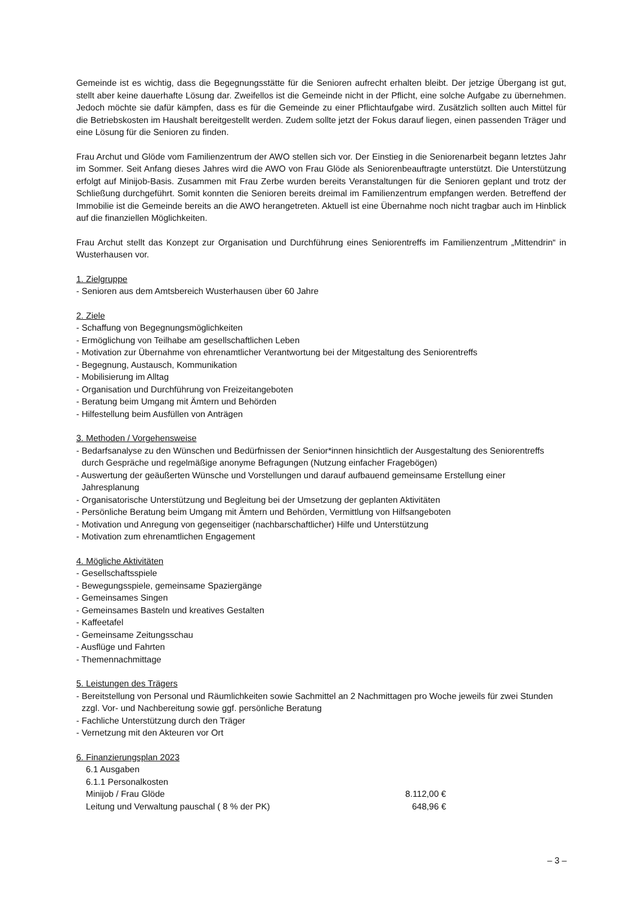Gemeinde ist es wichtig, dass die Begegnungsstätte für die Senioren aufrecht erhalten bleibt. Der jetzige Übergang ist gut, stellt aber keine dauerhafte Lösung dar. Zweifellos ist die Gemeinde nicht in der Pflicht, eine solche Aufgabe zu übernehmen. Jedoch möchte sie dafür kämpfen, dass es für die Gemeinde zu einer Pflichtaufgabe wird. Zusätzlich sollten auch Mittel für die Betriebskosten im Haushalt bereitgestellt werden. Zudem sollte jetzt der Fokus darauf liegen, einen passenden Träger und eine Lösung für die Senioren zu finden.
Frau Archut und Glöde vom Familienzentrum der AWO stellen sich vor. Der Einstieg in die Seniorenarbeit begann letztes Jahr im Sommer. Seit Anfang dieses Jahres wird die AWO von Frau Glöde als Seniorenbeauftragte unterstützt. Die Unterstützung erfolgt auf Minijob-Basis. Zusammen mit Frau Zerbe wurden bereits Veranstaltungen für die Senioren geplant und trotz der Schließung durchgeführt. Somit konnten die Senioren bereits dreimal im Familienzentrum empfangen werden. Betreffend der Immobilie ist die Gemeinde bereits an die AWO herangetreten. Aktuell ist eine Übernahme noch nicht tragbar auch im Hinblick auf die finanziellen Möglichkeiten.
Frau Archut stellt das Konzept zur Organisation und Durchführung eines Seniorentreffs im Familienzentrum „Mittendrin“ in Wusterhausen vor.
1. Zielgruppe
- Senioren aus dem Amtsbereich Wusterhausen über 60 Jahre
2. Ziele
- Schaffung von Begegnungsmöglichkeiten
- Ermöglichung von Teilhabe am gesellschaftlichen Leben
- Motivation zur Übernahme von ehrenamtlicher Verantwortung bei der Mitgestaltung des Seniorentreffs
- Begegnung, Austausch, Kommunikation
- Mobilisierung im Alltag
- Organisation und Durchführung von Freizeitangeboten
- Beratung beim Umgang mit Ämtern und Behörden
- Hilfestellung beim Ausfüllen von Anträgen
3. Methoden / Vorgehensweise
- Bedarfsanalyse zu den Wünschen und Bedürfnissen der Senior*innen hinsichtlich der Ausgestaltung des Seniorentreffs
durch Gespräche und regelmäßige anonyme Befragungen (Nutzung einfacher Fragebögen)
- Auswertung der geäußerten Wünsche und Vorstellungen und darauf aufbauend gemeinsame Erstellung einer
Jahresplanung
- Organisatorische Unterstützung und Begleitung bei der Umsetzung der geplanten Aktivitäten
- Persönliche Beratung beim Umgang mit Ämtern und Behörden, Vermittlung von Hilfsangeboten
- Motivation und Anregung von gegenseitiger (nachbarschaftlicher) Hilfe und Unterstützung
- Motivation zum ehrenamtlichen Engagement
4. Mögliche Aktivitäten
- Gesellschaftsspiele
- Bewegungsspiele, gemeinsame Spaziergänge
- Gemeinsames Singen
- Gemeinsames Basteln und kreatives Gestalten
- Kaffeetafel
- Gemeinsame Zeitungsschau
- Ausflüge und Fahrten
- Themennachmittage
5. Leistungen des Trägers
- Bereitstellung von Personal und Räumlichkeiten sowie Sachmittel an 2 Nachmittagen pro Woche jeweils für zwei Stunden
zzgl. Vor- und Nachbereitung sowie ggf. persönliche Beratung
- Fachliche Unterstützung durch den Träger
- Vernetzung mit den Akteuren vor Ort
6. Finanzierungsplan 2023
6.1 Ausgaben
6.1.1 Personalkosten
Minijob / Frau Glöde 8.112,00 €
Leitung und Verwaltung pauschal ( 8 % der PK) 648,96 €
– 3 –